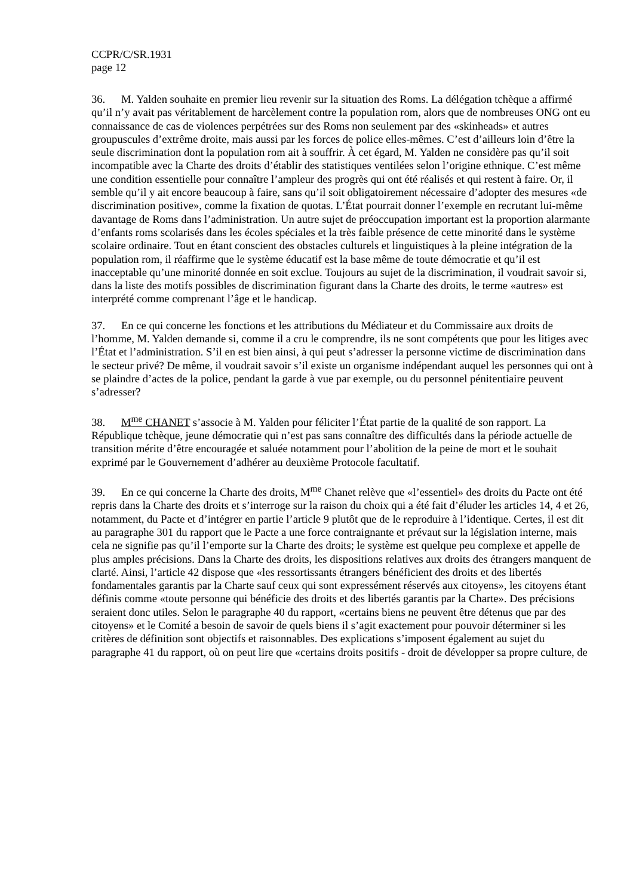CCPR/C/SR.1931
page 12
36. M. Yalden souhaite en premier lieu revenir sur la situation des Roms. La délégation tchèque a affirmé qu’il n’y avait pas véritablement de harcèlement contre la population rom, alors que de nombreuses ONG ont eu connaissance de cas de violences perpétrées sur des Roms non seulement par des «skinheads» et autres groupuscules d’extrême droite, mais aussi par les forces de police elles-mêmes. C’est d’ailleurs loin d’être la seule discrimination dont la population rom ait à souffrir. À cet égard, M. Yalden ne considère pas qu’il soit incompatible avec la Charte des droits d’établir des statistiques ventilées selon l’origine ethnique. C’est même une condition essentielle pour connaître l’ampleur des progrès qui ont été réalisés et qui restent à faire. Or, il semble qu’il y ait encore beaucoup à faire, sans qu’il soit obligatoirement nécessaire d’adopter des mesures «de discrimination positive», comme la fixation de quotas. L’État pourrait donner l’exemple en recrutant lui-même davantage de Roms dans l’administration. Un autre sujet de préoccupation important est la proportion alarmante d’enfants roms scolarisés dans les écoles spéciales et la très faible présence de cette minorité dans le système scolaire ordinaire. Tout en étant conscient des obstacles culturels et linguistiques à la pleine intégration de la population rom, il réaffirme que le système éducatif est la base même de toute démocratie et qu’il est inacceptable qu’une minorité donnée en soit exclue. Toujours au sujet de la discrimination, il voudrait savoir si, dans la liste des motifs possibles de discrimination figurant dans la Charte des droits, le terme «autres» est interprété comme comprenant l’âge et le handicap.
37. En ce qui concerne les fonctions et les attributions du Médiateur et du Commissaire aux droits de l’homme, M. Yalden demande si, comme il a cru le comprendre, ils ne sont compétents que pour les litiges avec l’État et l’administration. S’il en est bien ainsi, à qui peut s’adresser la personne victime de discrimination dans le secteur privé? De même, il voudrait savoir s’il existe un organisme indépendant auquel les personnes qui ont à se plaindre d’actes de la police, pendant la garde à vue par exemple, ou du personnel pénitentiaire peuvent s’adresser?
38. M<sup>me</sup> CHANET s’associe à M. Yalden pour féliciter l’État partie de la qualité de son rapport. La République tchèque, jeune démocratie qui n’est pas sans connaître des difficultés dans la période actuelle de transition mérite d’être encouragée et saluée notamment pour l’abolition de la peine de mort et le souhait exprimé par le Gouvernement d’adhérer au deuxième Protocole facultatif.
39. En ce qui concerne la Charte des droits, M<sup>me</sup> Chanet relève que «l’essentiel» des droits du Pacte ont été repris dans la Charte des droits et s’interroge sur la raison du choix qui a été fait d’éluder les articles 14, 4 et 26, notamment, du Pacte et d’intégrer en partie l’article 9 plutôt que de le reproduire à l’identique. Certes, il est dit au paragraphe 301 du rapport que le Pacte a une force contraignante et prévaut sur la législation interne, mais cela ne signifie pas qu’il l’emporte sur la Charte des droits; le système est quelque peu complexe et appelle de plus amples précisions. Dans la Charte des droits, les dispositions relatives aux droits des étrangers manquent de clarté. Ainsi, l’article 42 dispose que «les ressortissants étrangers bénéficient des droits et des libertés fondamentales garantis par la Charte sauf ceux qui sont expressément réservés aux citoyens», les citoyens étant définis comme «toute personne qui bénéficie des droits et des libertés garantis par la Charte». Des précisions seraient donc utiles. Selon le paragraphe 40 du rapport, «certains biens ne peuvent être détenus que par des citoyens» et le Comité a besoin de savoir de quels biens il s’agit exactement pour pouvoir déterminer si les critères de définition sont objectifs et raisonnables. Des explications s’imposent également au sujet du paragraphe 41 du rapport, où on peut lire que «certains droits positifs - droit de développer sa propre culture, de